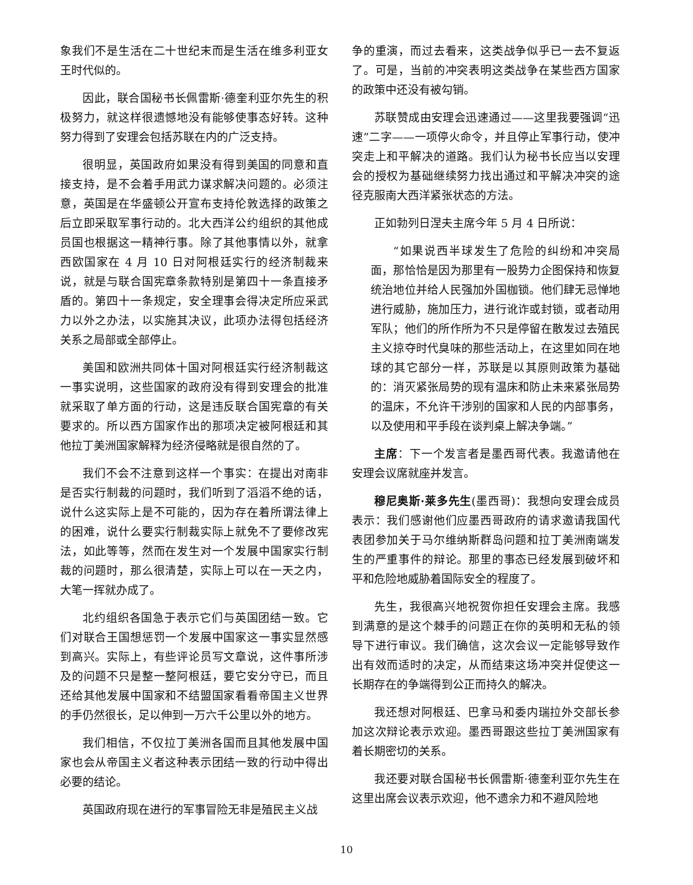象我们不是生活在二十世纪末而是生活在维多利亚女王时代似的。
因此，联合国秘书长佩雷斯·德奎利亚尔先生的积极努力，就这样很遗憾地没有能够使事态好转。这种努力得到了安理会包括苏联在内的广泛支持。
很明显，英国政府如果没有得到美国的同意和直接支持，是不会着手用武力谋求解决问题的。必须注意，英国是在华盛顿公开宣布支持伦敦选择的政策之后立即采取军事行动的。北大西洋公约组织的其他成员国也根据这一精神行事。除了其他事情以外，就拿西欧国家在 4 月 10 日对阿根廷实行的经济制裁来说，就是与联合国宪章条款特别是第四十一条直接矛盾的。第四十一条规定，安全理事会得决定所应采武力以外之办法，以实施其决议，此项办法得包括经济关系之局部或全部停止。
美国和欧洲共同体十国对阿根廷实行经济制裁这一事实说明，这些国家的政府没有得到安理会的批准就采取了单方面的行动，这是违反联合国宪章的有关要求的。所以西方国家作出的那项决定被阿根廷和其他拉丁美洲国家解释为经济侵略就是很自然的了。
我们不会不注意到这样一个事实：在提出对南非是否实行制裁的问题时，我们听到了滔滔不绝的话，说什么这实际上是不可能的，因为存在着所谓法律上的困难，说什么要实行制裁实际上就免不了要修改宪法，如此等等，然而在发生对一个发展中国家实行制裁的问题时，那么很清楚，实际上可以在一天之内，大笔一挥就办成了。
北约组织各国急于表示它们与英国团结一致。它们对联合王国想惩罚一个发展中国家这一事实显然感到高兴。实际上，有些评论员写文章说，这件事所涉及的问题不只是整一整阿根廷，要它安分守已，而且还给其他发展中国家和不结盟国家看看帝国主义世界的手仍然很长，足以伸到一万六千公里以外的地方。
我们相信，不仅拉丁美洲各国而且其他发展中国家也会从帝国主义者这种表示团结一致的行动中得出必要的结论。
英国政府现在进行的军事冒险无非是殖民主义战
争的重演，而过去看来，这类战争似乎已一去不复返了。可是，当前的冲突表明这类战争在某些西方国家的政策中还没有被勾销。
苏联赞成由安理会迅速通过——这里我要强调“迅速”二字——一项停火命令，并且停止军事行动，使冲突走上和平解决的道路。我们认为秘书长应当以安理会的授权为基础继续努力找出通过和平解决冲突的途径克服南大西洋紧张状态的方法。
正如勃列日涅夫主席今年 5 月 4 日所说：
“如果说西半球发生了危险的纠纷和冲突局面，那恰恰是因为那里有一股势力企图保持和恢复统治地位并给人民强加外国枷锁。他们肆无忌惮地进行威胁，施加压力，进行讹诈或封锁，或者动用军队；他们的所作所为不只是停留在散发过去殖民主义掠夺时代臭味的那些活动上，在这里如同在地球的其它部分一样，苏联是以其原则政策为基础的：消灭紧张局势的现有温床和防止未来紧张局势的温床，不允许干涉别的国家和人民的内部事务，以及使用和平手段在谈判桌上解决争端。”
主席：下一个发言者是墨西哥代表。我邀请他在安理会议席就座并发言。
穆尼奥斯·莱多先生(墨西哥)：我想向安理会成员表示：我们感谢他们应墨西哥政府的请求邀请我国代表团参加关于马尔维纳斯群岛问题和拉丁美洲南端发生的严重事件的辩论。那里的事态已经发展到破坏和平和危险地威胁着国际安全的程度了。
先生，我很高兴地祝贺你担任安理会主席。我感到满意的是这个棘手的问题正在你的英明和无私的领导下进行审议。我们确信，这次会议一定能够导致作出有效而适时的决定，从而结束这场冲突并促使这一长期存在的争端得到公正而持久的解决。
我还想对阿根廷、巴拿马和委内瑞拉外交部长参加这次辩论表示欢迎。墨西哥跟这些拉丁美洲国家有着长期密切的关系。
我还要对联合国秘书长佩雷斯·德奎利亚尔先生在这里出席会议表示欢迎，他不遗余力和不避风险地
10